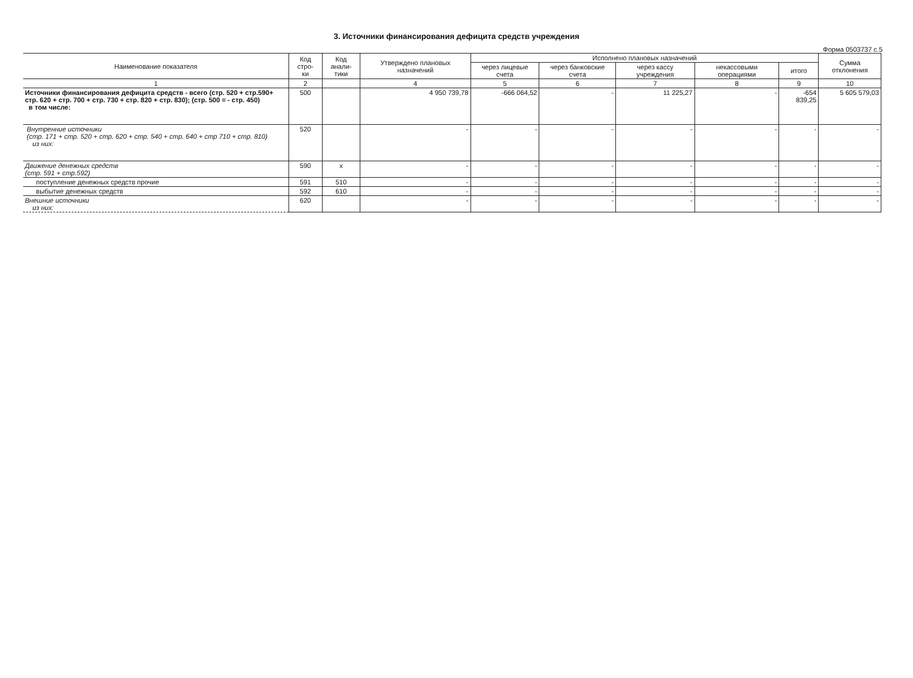3. Источники финансирования дефицита средств учреждения
Форма 0503737 с.5
| Наименование показателя | Код стро- ки | Код анали- тики | Утверждено плановых назначений | Исполнено плановых назначений | | | | | Сумма отклонения |
| --- | --- | --- | --- | --- | --- | --- | --- | --- | --- |
| | | | | через лицевые счета | через банковские счета | через кассу учреждения | некассовыми операциями | итого | |
| 1 | 2 | | 4 | 5 | 6 | 7 | 8 | 9 | 10 |
| Источники финансирования дефицита средств - всего (стр. 520 + стр.590+ стр. 620 + стр. 700 + стр. 730 + стр. 820 + стр. 830); (стр. 500 = - стр. 450) в том числе: | 500 | | 4 950 739,78 | -666 064,52 | - | 11 225,27 | - | -654 839,25 | 5 605 579,03 |
| Внутренние источники (стр. 171 + стр. 520 + стр. 620 + стр. 540 + стр. 640 + стр 710 + стр. 810) из них: | 520 | | - | - | - | - | - | - | - |
| Движение денежных средств (стр. 591 + стр.592) | 590 | x | - | - | - | - | - | - | - |
| поступление денежных средств прочие | 591 | 510 | - | - | - | - | - | - | - |
| выбытие денежных средств | 592 | 610 | - | - | - | - | - | - | - |
| Внешние источники из них: | 620 | | - | - | - | - | - | - | - |